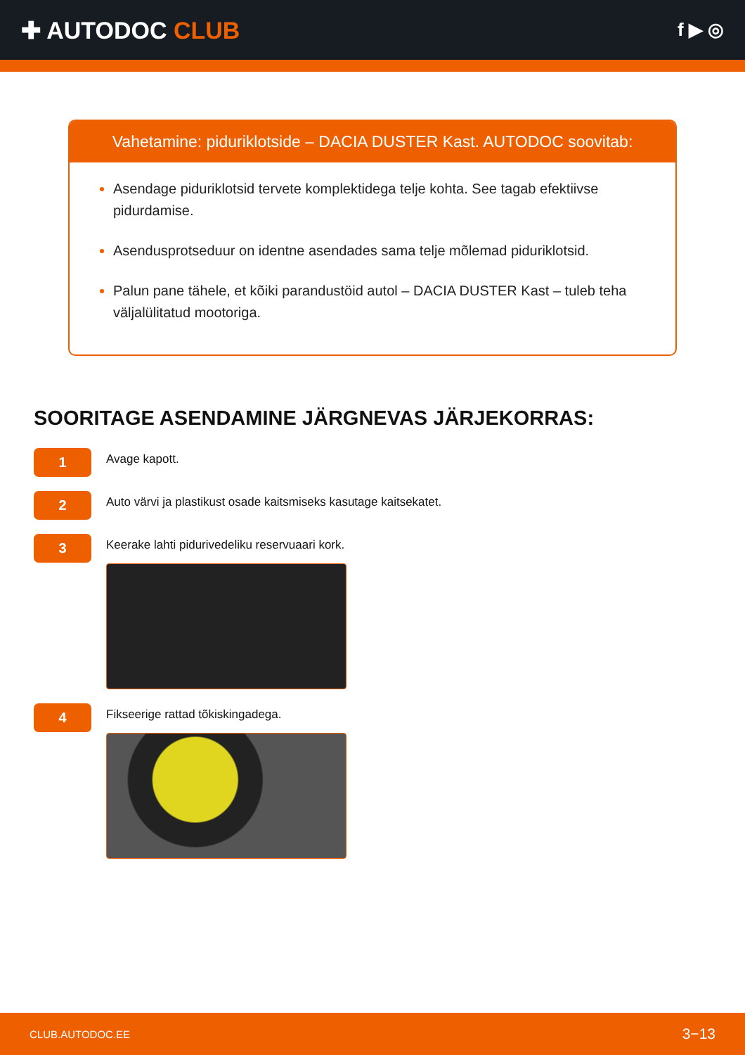✚ AUTODOC CLUB
f ▶ ◎
Vahetamine: piduriklotside – DACIA DUSTER Kast. AUTODOC soovitab:
Asendage piduriklotsid tervete komplektidega telje kohta. See tagab efektiivse pidurdamise.
Asendusprotseduur on identne asendades sama telje mõlemad piduriklotsid.
Palun pane tähele, et kõiki parandustöid autol – DACIA DUSTER Kast – tuleb teha väljalülitatud mootoriga.
SOORITAGE ASENDAMINE JÄRGNEVAS JÄRJEKORRAS:
1
Avage kapott.
2
Auto värvi ja plastikust osade kaitsmiseks kasutage kaitsekatet.
3
Keerake lahti pidurivedeliku reservuaari kork.
4
Fikseerige rattad tõkiskingadega.
CLUB.AUTODOC.EE 3−13